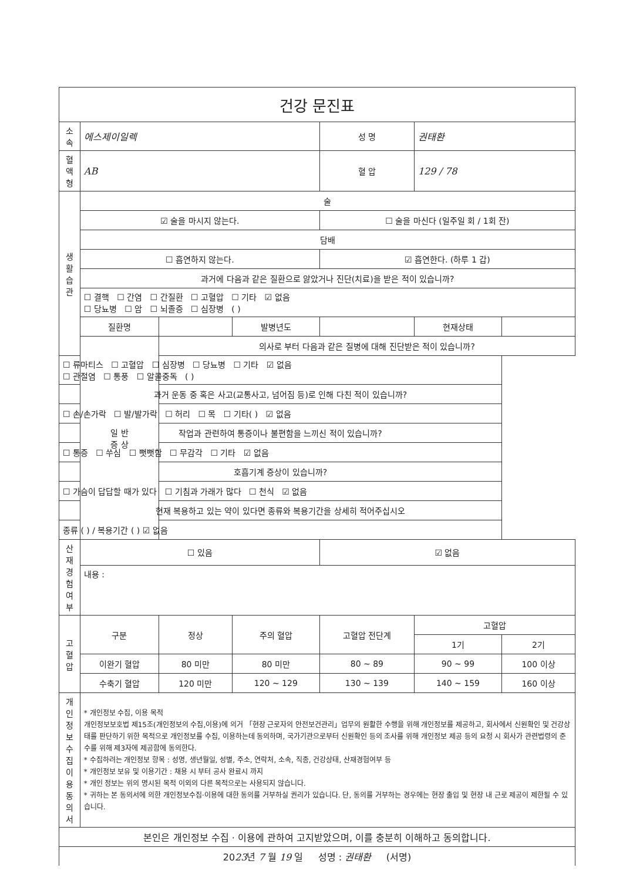| 건강 문진표 | | | | | | |
| 소 속 | 에스제이일렉 | | | 성 명 | 권태환 | |
| 혈액형 | AB | | | 혈 압 | 129 / 78 | |
| 생 활 습 관 | 술 | | | | | |
| | ☑ 술을 마시지 않는다. | | | ☐ 술을 마신다 (일주일 회 / 1회 잔) | | |
| | 담배 | | | | | |
| | ☐ 흡연하지 않는다. | | | ☑ 흡연한다. (하루 1 갑) | | |
| | 과거에 다음과 같은 질환으로 앓았거나 진단(치료)을 받은 적이 있습니까? | | | | | |
| | ☐ 결핵 ☐ 간염 ☐ 간질환 ☐ 고혈압 ☐ 기타 ☑ 없음 ☐ 당뇨병 ☐ 암 ☐ 뇌졸증 ☐ 심장병 ( ) | | | | | |
| | 질환명 | | 발병년도 | | 현재상태 | |
| | 일 반 증 상 | 의사로 부터 다음과 같은 질병에 대해 진단받은 적이 있습니까? | | | | |
| ☐ 류마티스 ☐ 고혈압 ☐ 심장병 ☐ 당뇨병 ☐ 기타 ☑ 없음 ☐ 관절염 ☐ 통풍 ☐ 알콜중독 ( ) | | | | | | |
| 과거 운동 중 혹은 사고(교통사고, 넘어짐 등)로 인해 다친 적이 있습니까? | | | | | | |
| ☐ 손/손가락 ☐ 발/발가락 ☐ 허리 ☐ 목 ☐ 기타( ) ☑ 없음 | | | | | | |
| 작업과 관련하여 통증이나 불편함을 느끼신 적이 있습니까? | | | | | | |
| ☐ 통증 ☐ 쑤심 ☐ 뻣뻣함 ☐ 무감각 ☐ 기타 ☑ 없음 | | | | | | |
| 호흡기계 증상이 있습니까? | | | | | | |
| ☐ 가슴이 답답할 때가 있다 ☐ 기침과 가래가 많다 ☐ 천식 ☑ 없음 | | | | | | |
| 현재 복용하고 있는 약이 있다면 종류와 복용기간을 상세히 적어주십시오 | | | | | | |
| 종류 ( ) / 복용기간 ( ) ☑ 없음 | | | | | | |
| 산 재 경 험 여 부 | ☐ 있음 | | | ☑ 없음 | | |
| | 내용 : | | | | | |
| 고혈압 | 구분 | 정상 | 주의 혈압 | 고혈압 전단계 | 고혈압 | |
| | | | | | 1기 | 2기 |
| | 이완기 혈압 | 80 미만 | 80 미만 | 80 ~ 89 | 90 ~ 99 | 100 이상 |
| | 수축기 혈압 | 120 미만 | 120 ~ 129 | 130 ~ 139 | 140 ~ 159 | 160 이상 |
| 개 인 정 보 수 집 이 용 동의서 | * 개인정보 수집, 이용 목적 개인정보보호법 제15조(개인정보의 수집,이용)에 의거 「현장 근로자의 안전보건관리」업무의 원활한 수행을 위해 개인정보를 제공하고, 회사에서 신원확인 및 건강상태를 판단하기 위한 목적으로 개인정보를 수집, 이용하는데 동의하며, 국가기관으로부터 신원확인 등의 조사를 위해 개인정보 제공 등의 요청 시 회사가 관련법령의 준수를 위해 제3자에 제공함에 동의한다. * 수집하려는 개인정보 항목 : 성명, 생년월일, 성별, 주소, 연락처, 소속, 직종, 건강상태, 산재경험여부 등 * 개인정보 보유 및 이용기간 : 채용 시 부터 공사 완료시 까지 * 개인 정보는 위의 명시된 목적 이외의 다른 목적으로는 사용되지 않습니다. * 귀하는 본 동의서에 의한 개인정보수집·이용에 대한 동의를 거부하실 권리가 있습니다. 단, 동의를 거부하는 경우에는 현장 출입 및 현장 내 근로 제공이 제한될 수 있습니다. | | | | | |
| 본인은 개인정보 수집 · 이용에 관하여 고지받았으며, 이를 충분히 이해하고 동의합니다. | | | | | | |
| 20 23 년 7 월 19 일 성명 : 권태환 (서명) | | | | | | |